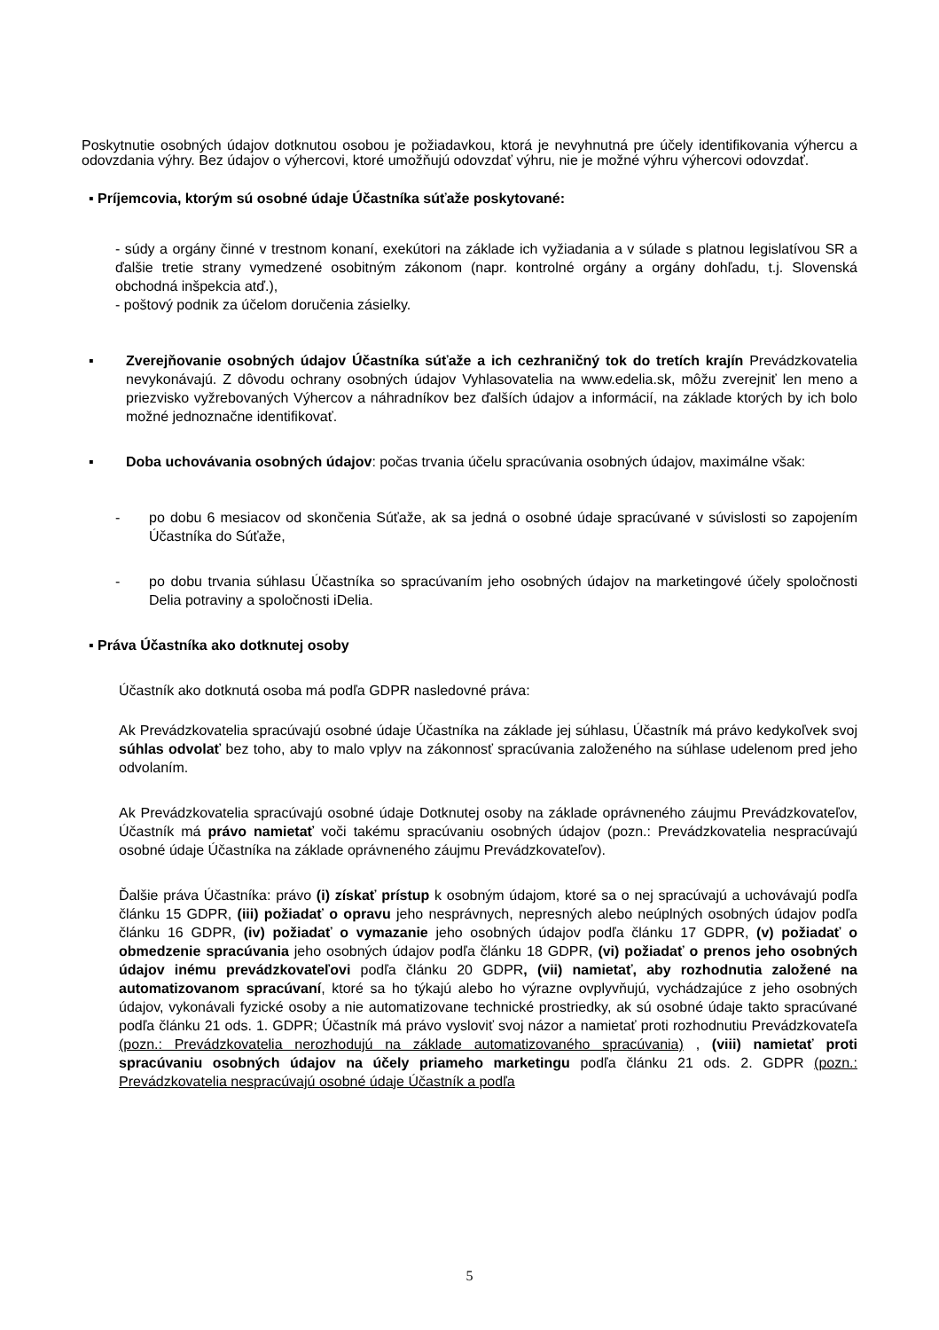Poskytnutie osobných údajov dotknutou osobou je požiadavkou, ktorá je nevyhnutná pre účely identifikovania výhercu a odovzdania výhry. Bez údajov o výhercovi, ktoré umožňujú odovzdať výhru, nie je možné výhru výhercovi odovzdať.
▪ Príjemcovia, ktorým sú osobné údaje Účastníka súťaže poskytované:
- súdy a orgány činné v trestnom konaní, exekútori na základe ich vyžiadania a v súlade s platnou legislatívou SR a ďalšie tretie strany vymedzené osobitným zákonom (napr. kontrolné orgány a orgány dohľadu, t.j. Slovenská obchodná inšpekcia atď.),
- poštový podnik za účelom doručenia zásielky.
▪ Zverejňovanie osobných údajov Účastníka súťaže a ich cezhraničný tok do tretích krajín Prevádzkovatelia nevykonávajú. Z dôvodu ochrany osobných údajov Vyhlasovatelia na www.edelia.sk, môžu zverejniť len meno a priezvisko vyžrebovaných Výhercov a náhradníkov bez ďalších údajov a informácií, na základe ktorých by ich bolo možné jednoznačne identifikovať.
▪ Doba uchovávania osobných údajov: počas trvania účelu spracúvania osobných údajov, maximálne však:
- po dobu 6 mesiacov od skončenia Súťaže, ak sa jedná o osobné údaje spracúvané v súvislosti so zapojením Účastníka do Súťaže,
- po dobu trvania súhlasu Účastníka so spracúvaním jeho osobných údajov na marketingové účely spoločnosti Delia potraviny a spoločnosti iDelia.
▪ Práva Účastníka ako dotknutej osoby
Účastník ako dotknutá osoba má podľa GDPR nasledovné práva:
Ak Prevádzkovatelia spracúvajú osobné údaje Účastníka na základe jej súhlasu, Účastník má právo kedykoľvek svoj súhlas odvolať bez toho, aby to malo vplyv na zákonnosť spracúvania založeného na súhlase udelenom pred jeho odvolaním.
Ak Prevádzkovatelia spracúvajú osobné údaje Dotknutej osoby na základe oprávneného záujmu Prevádzkovateľov, Účastník má právo namietať voči takému spracúvaniu osobných údajov (pozn.: Prevádzkovatelia nespracúvajú osobné údaje Účastníka na základe oprávneného záujmu Prevádzkovateľov).
Ďalšie práva Účastníka: právo (i) získať prístup k osobným údajom, ktoré sa o nej spracúvajú a uchovávajú podľa článku 15 GDPR, (iii) požiadať o opravu jeho nesprávnych, nepresných alebo neúplných osobných údajov podľa článku 16 GDPR, (iv) požiadať o vymazanie jeho osobných údajov podľa článku 17 GDPR, (v) požiadať o obmedzenie spracúvania jeho osobných údajov podľa článku 18 GDPR, (vi) požiadať o prenos jeho osobných údajov inému prevádzkovateľovi podľa článku 20 GDPR, (vii) namietať, aby rozhodnutia založené na automatizovanom spracúvaní, ktoré sa ho týkajú alebo ho výrazne ovplyvňujú, vychádzajúce z jeho osobných údajov, vykonávali fyzické osoby a nie automatizovane technické prostriedky, ak sú osobné údaje takto spracúvané podľa článku 21 ods. 1. GDPR; Účastník má právo vysloviť svoj názor a namietať proti rozhodnutiu Prevádzkovateľa (pozn.: Prevádzkovatelia nerozhodujú na základe automatizovaného spracúvania) , (viii) namietať proti spracúvaniu osobných údajov na účely priameho marketingu podľa článku 21 ods. 2. GDPR (pozn.: Prevádzkovatelia nespracúvajú osobné údaje Účastník a podľa
5